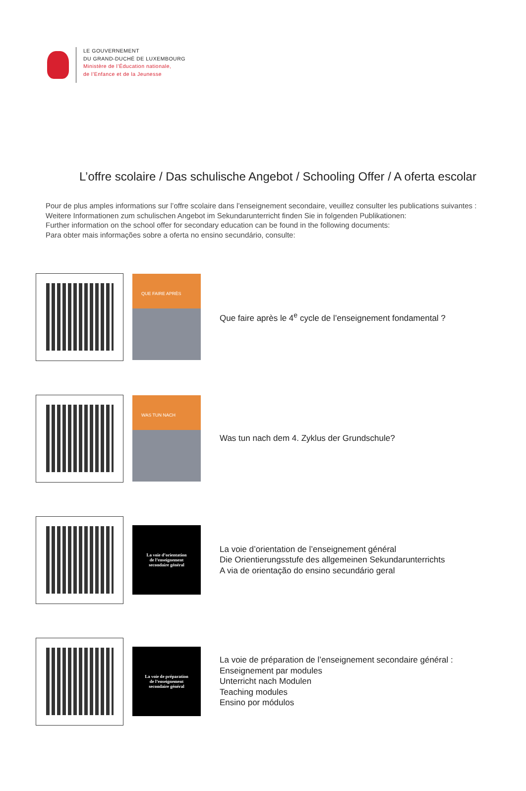LE GOUVERNEMENT
DU GRAND-DUCHÉ DE LUXEMBOURG
Ministère de l’Éducation nationale,
de l’Enfance et de la Jeunesse
L’offre scolaire / Das schulische Angebot / Schooling Offer / A oferta escolar
Pour de plus amples informations sur l’offre scolaire dans l’enseignement secondaire, veuillez consulter les publications suivantes :
Weitere Informationen zum schulischen Angebot im Sekundarunterricht finden Sie in folgenden Publikationen:
Further information on the school offer for secondary education can be found in the following documents:
Para obter mais informações sobre a oferta no ensino secundário, consulte:
QUE FAIRE APRÈS
Que faire après le 4<sup>e</sup> cycle de l’enseignement fondamental ?
WAS TUN NACH
Was tun nach dem 4. Zyklus der Grundschule?
La voie d’orientation
de l’enseignement
secondaire général
La voie d’orientation de l’enseignement général
Die Orientierungsstufe des allgemeinen Sekundarunterrichts
A via de orientação do ensino secundário geral
La voie de préparation
de l’enseignement
secondaire général
La voie de préparation de l’enseignement secondaire général :
Enseignement par modules
Unterricht nach Modulen
Teaching modules
Ensino por módulos